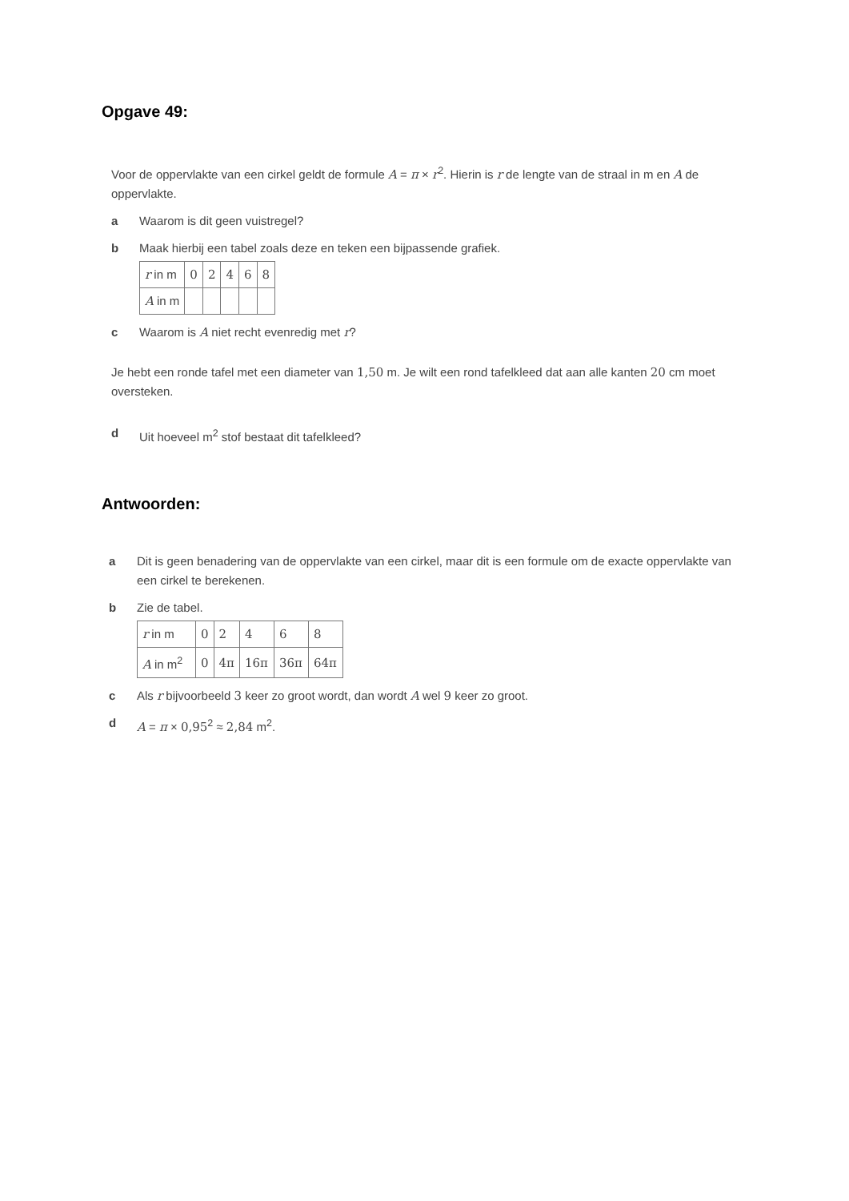Opgave 49:
Voor de oppervlakte van een cirkel geldt de formule A = π × r<sup>2</sup>. Hierin is r de lengte van de straal in m en A de oppervlakte.
a Waarom is dit geen vuistregel?
b Maak hierbij een tabel zoals deze en teken een bijpassende grafiek.
| r in m | 0 | 2 | 4 | 6 | 8 |
| A in m | | | | | |
c Waarom is A niet recht evenredig met r?
Je hebt een ronde tafel met een diameter van 1,50 m. Je wilt een rond tafelkleed dat aan alle kanten 20 cm moet oversteken.
d Uit hoeveel m<sup>2</sup> stof bestaat dit tafelkleed?
Antwoorden:
a Dit is geen benadering van de oppervlakte van een cirkel, maar dit is een formule om de exacte oppervlakte van een cirkel te berekenen.
b Zie de tabel.
| r in m | 0 | 2 | 4 | 6 | 8 |
| A in m<sup>2</sup> | 0 | 4π | 16π | 36π | 64π |
c Als r bijvoorbeeld 3 keer zo groot wordt, dan wordt A wel 9 keer zo groot.
d A = π × 0,95<sup>2</sup> ≈ 2,84 m<sup>2</sup>.